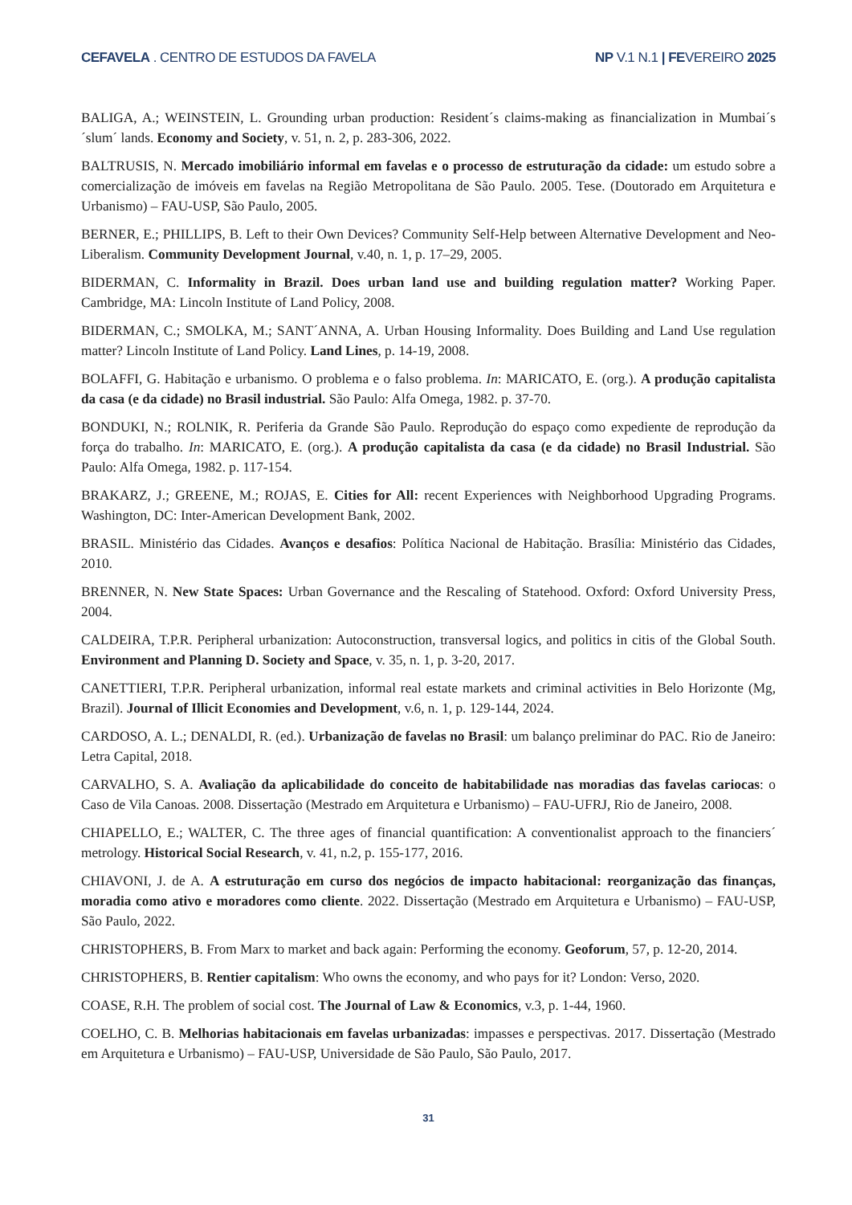CEFAVELA . CENTRO DE ESTUDOS DA FAVELA NP V.1 N.1 | FEVEREIRO 2025
BALIGA, A.; WEINSTEIN, L. Grounding urban production: Resident´s claims-making as financialization in Mumbai´s ´slum´ lands. Economy and Society, v. 51, n. 2, p. 283-306, 2022.
BALTRUSIS, N. Mercado imobiliário informal em favelas e o processo de estruturação da cidade: um estudo sobre a comercialização de imóveis em favelas na Região Metropolitana de São Paulo. 2005. Tese. (Doutorado em Arquitetura e Urbanismo) – FAU-USP, São Paulo, 2005.
BERNER, E.; PHILLIPS, B. Left to their Own Devices? Community Self-Help between Alternative Development and Neo-Liberalism. Community Development Journal, v.40, n. 1, p. 17–29, 2005.
BIDERMAN, C. Informality in Brazil. Does urban land use and building regulation matter? Working Paper. Cambridge, MA: Lincoln Institute of Land Policy, 2008.
BIDERMAN, C.; SMOLKA, M.; SANT´ANNA, A. Urban Housing Informality. Does Building and Land Use regulation matter? Lincoln Institute of Land Policy. Land Lines, p. 14-19, 2008.
BOLAFFI, G. Habitação e urbanismo. O problema e o falso problema. In: MARICATO, E. (org.). A produção capitalista da casa (e da cidade) no Brasil industrial. São Paulo: Alfa Omega, 1982. p. 37-70.
BONDUKI, N.; ROLNIK, R. Periferia da Grande São Paulo. Reprodução do espaço como expediente de reprodução da força do trabalho. In: MARICATO, E. (org.). A produção capitalista da casa (e da cidade) no Brasil Industrial. São Paulo: Alfa Omega, 1982. p. 117-154.
BRAKARZ, J.; GREENE, M.; ROJAS, E. Cities for All: recent Experiences with Neighborhood Upgrading Programs. Washington, DC: Inter-American Development Bank, 2002.
BRASIL. Ministério das Cidades. Avanços e desafios: Política Nacional de Habitação. Brasília: Ministério das Cidades, 2010.
BRENNER, N. New State Spaces: Urban Governance and the Rescaling of Statehood. Oxford: Oxford University Press, 2004.
CALDEIRA, T.P.R. Peripheral urbanization: Autoconstruction, transversal logics, and politics in citis of the Global South. Environment and Planning D. Society and Space, v. 35, n. 1, p. 3-20, 2017.
CANETTIERI, T.P.R. Peripheral urbanization, informal real estate markets and criminal activities in Belo Horizonte (Mg, Brazil). Journal of Illicit Economies and Development, v.6, n. 1, p. 129-144, 2024.
CARDOSO, A. L.; DENALDI, R. (ed.). Urbanização de favelas no Brasil: um balanço preliminar do PAC. Rio de Janeiro: Letra Capital, 2018.
CARVALHO, S. A. Avaliação da aplicabilidade do conceito de habitabilidade nas moradias das favelas cariocas: o Caso de Vila Canoas. 2008. Dissertação (Mestrado em Arquitetura e Urbanismo) – FAU-UFRJ, Rio de Janeiro, 2008.
CHIAPELLO, E.; WALTER, C. The three ages of financial quantification: A conventionalist approach to the financiers´ metrology. Historical Social Research, v. 41, n.2, p. 155-177, 2016.
CHIAVONI, J. de A. A estruturação em curso dos negócios de impacto habitacional: reorganização das finanças, moradia como ativo e moradores como cliente. 2022. Dissertação (Mestrado em Arquitetura e Urbanismo) – FAU-USP, São Paulo, 2022.
CHRISTOPHERS, B. From Marx to market and back again: Performing the economy. Geoforum, 57, p. 12-20, 2014.
CHRISTOPHERS, B. Rentier capitalism: Who owns the economy, and who pays for it? London: Verso, 2020.
COASE, R.H. The problem of social cost. The Journal of Law & Economics, v.3, p. 1-44, 1960.
COELHO, C. B. Melhorias habitacionais em favelas urbanizadas: impasses e perspectivas. 2017. Dissertação (Mestrado em Arquitetura e Urbanismo) – FAU-USP, Universidade de São Paulo, São Paulo, 2017.
31